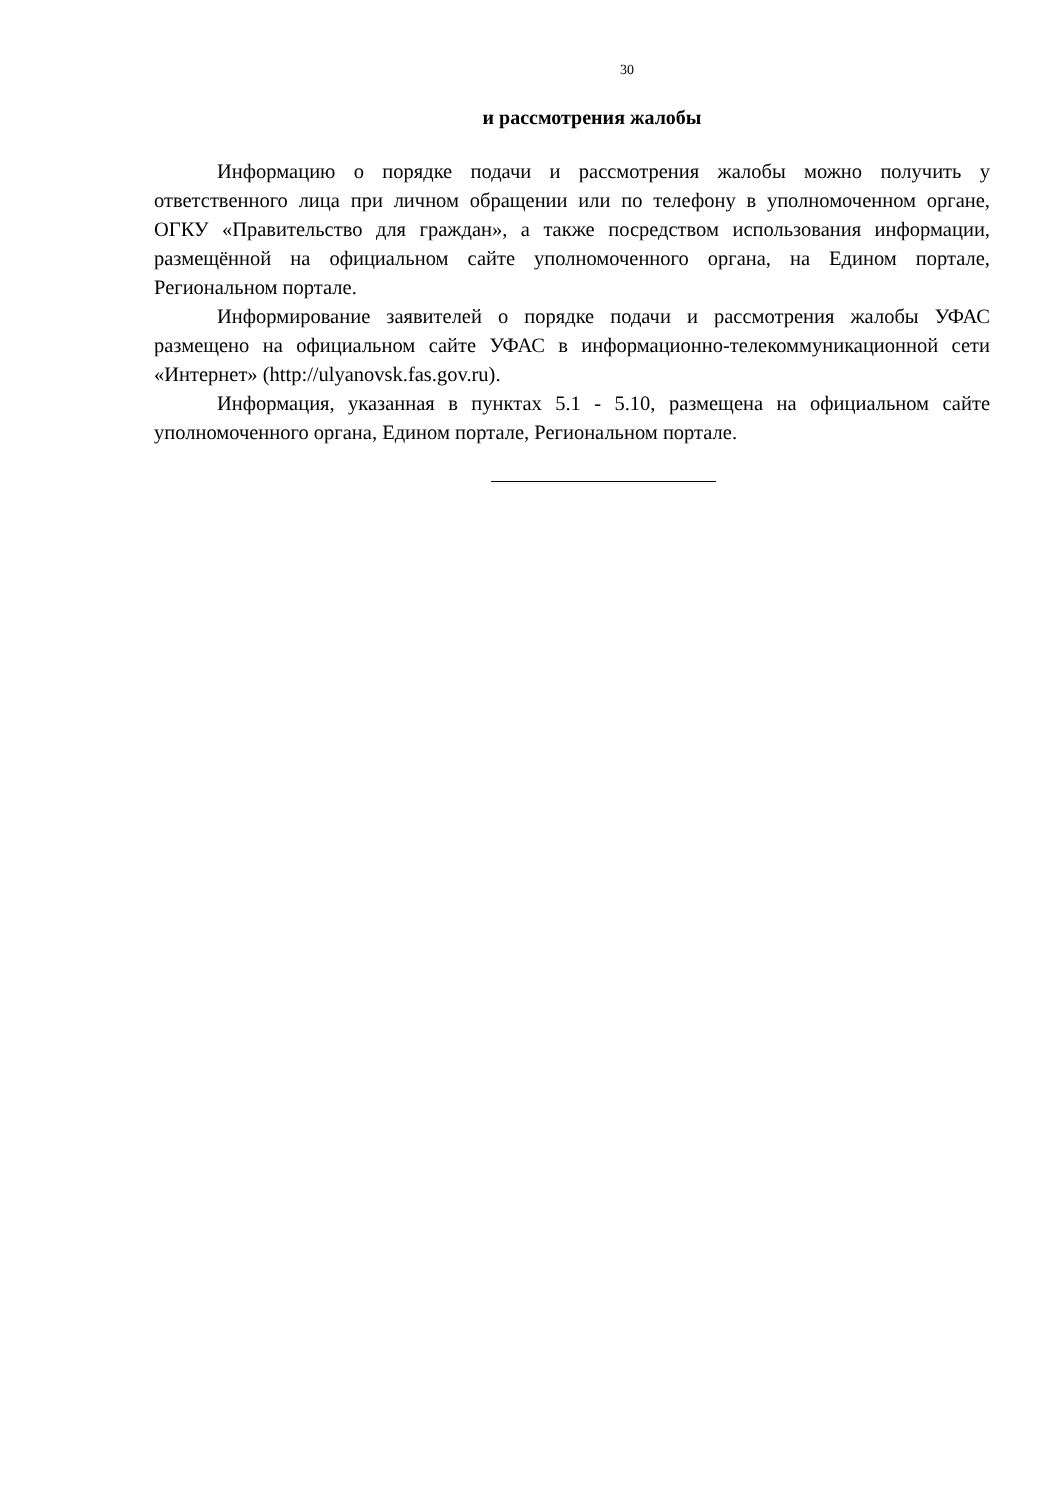30
и рассмотрения жалобы
Информацию о порядке подачи и рассмотрения жалобы можно получить у ответственного лица при личном обращении или по телефону в уполномоченном органе, ОГКУ «Правительство для граждан», а также посредством использования информации, размещённой на официальном сайте уполномоченного органа, на Едином портале, Региональном портале.
Информирование заявителей о порядке подачи и рассмотрения жалобы УФАС размещено на официальном сайте УФАС в информационно-телекоммуникационной сети «Интернет» (http://ulyanovsk.fas.gov.ru).
Информация, указанная в пунктах 5.1 - 5.10, размещена на официальном сайте уполномоченного органа, Едином портале, Региональном портале.